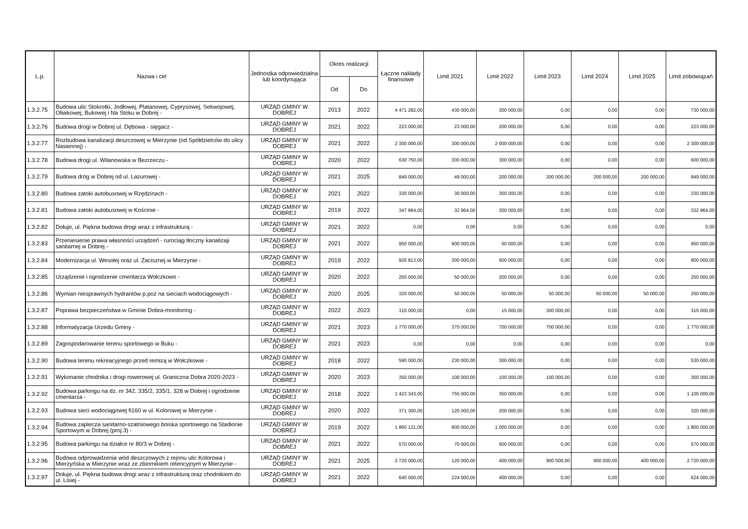| L.p. | Nazwa i cel | Jednostka odpowiedzialna lub koordynująca | Okres realizacji | | Łączne nakłady finansowe | Limit 2021 | Limit 2022 | Limit 2023 | Limit 2024 | Limit 2025 | Limit zobowiązań |
| --- | --- | --- | --- | --- | --- | --- | --- | --- | --- | --- | --- |
| | | | Od | Do | | | | | | | |
| 1.3.2.75 | Budowa ulic Stokrotki, Jodłowej, Platanowej, Cyprysowej, Sekwojowej, Oliwkowej, Bukowej i Na Stoku w Dobrej - | URZĄD GMINY W DOBREJ | 2013 | 2022 | 4 471 282,00 | 430 000,00 | 300 000,00 | 0,00 | 0,00 | 0,00 | 730 000,00 |
| 1.3.2.76 | Budowa drogi w Dobrej ul. Dębowa - sięgacz - | URZĄD GMINY W DOBREJ | 2021 | 2022 | 223 000,00 | 23 000,00 | 200 000,00 | 0,00 | 0,00 | 0,00 | 223 000,00 |
| 1.3.2.77 | Rozbudowa kanalizacji deszczowej w Mierzynie (od Spółdzielców do ulicy Nasiennej) - | URZĄD GMINY W DOBREJ | 2021 | 2022 | 2 300 000,00 | 300 000,00 | 2 000 000,00 | 0,00 | 0,00 | 0,00 | 2 300 000,00 |
| 1.3.2.78 | Budowa drogi ul. Wilanowska w Bezrzeczu - | URZĄD GMINY W DOBREJ | 2020 | 2022 | 630 750,00 | 300 000,00 | 300 000,00 | 0,00 | 0,00 | 0,00 | 600 000,00 |
| 1.3.2.79 | Budowa dróg w Dobrej od ul. Lazurowej - | URZĄD GMINY W DOBREJ | 2021 | 2025 | 849 000,00 | 49 000,00 | 200 000,00 | 200 000,00 | 200 000,00 | 200 000,00 | 849 000,00 |
| 1.3.2.80 | Budowa zatoki autobusowej w Rzędzinach - | URZĄD GMINY W DOBREJ | 2021 | 2022 | 330 000,00 | 30 000,00 | 300 000,00 | 0,00 | 0,00 | 0,00 | 330 000,00 |
| 1.3.2.81 | Budowa zatoki autobusowej w Kościnie - | URZĄD GMINY W DOBREJ | 2019 | 2022 | 347 964,00 | 32 964,00 | 300 000,00 | 0,00 | 0,00 | 0,00 | 332 964,00 |
| 1.3.2.82 | Dołuje, ul. Piękna budowa drogi wraz z infrastrukturą - | URZĄD GMINY W DOBREJ | 2021 | 2022 | 0,00 | 0,00 | 0,00 | 0,00 | 0,00 | 0,00 | 0,00 |
| 1.3.2.83 | Przeniesienie prawa własności urządzeń - rurociąg tłoczny kanalizaji sanitarnej w Dobrej - | URZĄD GMINY W DOBREJ | 2021 | 2022 | 950 000,00 | 900 000,00 | 50 000,00 | 0,00 | 0,00 | 0,00 | 950 000,00 |
| 1.3.2.84 | Modernizacja ul. Wesołej oraz ul. Zacisznej w Mierzynie - | URZĄD GMINY W DOBREJ | 2019 | 2022 | 926 813,00 | 300 000,00 | 500 000,00 | 0,00 | 0,00 | 0,00 | 800 000,00 |
| 1.3.2.85 | Urządzenie i ogrodzenie cmentarza Wołczkowo - | URZĄD GMINY W DOBREJ | 2020 | 2022 | 250 000,00 | 50 000,00 | 200 000,00 | 0,00 | 0,00 | 0,00 | 250 000,00 |
| 1.3.2.86 | Wymian niesprawnych hydrantów p.poż na sieciach wodociągowych - | URZĄD GMINY W DOBREJ | 2020 | 2025 | 320 000,00 | 50 000,00 | 50 000,00 | 50 000,00 | 50 000,00 | 50 000,00 | 250 000,00 |
| 1.3.2.87 | Poprawa bezpieczeństwa w Gminie Dobra-monitoring - | URZĄD GMINY W DOBREJ | 2022 | 2023 | 315 000,00 | 0,00 | 15 000,00 | 300 000,00 | 0,00 | 0,00 | 315 000,00 |
| 1.3.2.88 | Informatyzacja Urzedu Gminy - | URZĄD GMINY W DOBREJ | 2021 | 2023 | 1 770 000,00 | 370 000,00 | 700 000,00 | 700 000,00 | 0,00 | 0,00 | 1 770 000,00 |
| 1.3.2.89 | Zagospodarowanie terenu sportowego w Buku - | URZĄD GMINY W DOBREJ | 2021 | 2023 | 0,00 | 0,00 | 0,00 | 0,00 | 0,00 | 0,00 | 0,00 |
| 1.3.2.90 | Budowa terenu rekreacyjnego przed remizą w Wołczkowie - | URZĄD GMINY W DOBREJ | 2018 | 2022 | 590 000,00 | 230 000,00 | 300 000,00 | 0,00 | 0,00 | 0,00 | 530 000,00 |
| 1.3.2.91 | Wykonanie chodnika i drogi rowerowej ul. Graniczna Dobra 2020-2023 - | URZĄD GMINY W DOBREJ | 2020 | 2023 | 350 000,00 | 100 000,00 | 100 000,00 | 100 000,00 | 0,00 | 0,00 | 300 000,00 |
| 1.3.2.92 | Budowa parkingu na dz. nr 342, 335/2, 335/1, 328 w Dobrej i ogrodzenie cmentarza - | URZĄD GMINY W DOBREJ | 2018 | 2022 | 1 423 343,00 | 755 000,00 | 350 000,00 | 0,00 | 0,00 | 0,00 | 1 105 000,00 |
| 1.3.2.93 | Budowa sieci wodociągowej fi160 w ul. Kolorowej w Mierzynie - | URZĄD GMINY W DOBREJ | 2020 | 2022 | 371 300,00 | 120 000,00 | 200 000,00 | 0,00 | 0,00 | 0,00 | 320 000,00 |
| 1.3.2.94 | Budowa zaplecza sanitarno-szatniowego boiska sportowego na Stadionie Sportowym w Dobrej (proj.3) - | URZĄD GMINY W DOBREJ | 2019 | 2022 | 1 860 131,00 | 800 000,00 | 1 000 000,00 | 0,00 | 0,00 | 0,00 | 1 800 000,00 |
| 1.3.2.95 | Budowa parkingu na działce nr 80/3 w Dobrej - | URZĄD GMINY W DOBREJ | 2021 | 2022 | 570 000,00 | 70 000,00 | 500 000,00 | 0,00 | 0,00 | 0,00 | 570 000,00 |
| 1.3.2.96 | Budowa odprowadzenia wód deszczowych z rejonu ulic Kolorowa i Mierzyńska w Mierzynie wraz ze zbiornikiem retencyjnym w Mierzynie - | URZĄD GMINY W DOBREJ | 2021 | 2025 | 2 720 000,00 | 120 000,00 | 400 000,00 | 900 000,00 | 900 000,00 | 400 000,00 | 2 720 000,00 |
| 1.3.2.97 | Dołuje, ul. Piękna budowa drogi wraz z infrastrukturą oraz chodnikiem do ul. Lisiej - | URZĄD GMINY W DOBREJ | 2021 | 2022 | 640 000,00 | 224 000,00 | 400 000,00 | 0,00 | 0,00 | 0,00 | 624 000,00 |